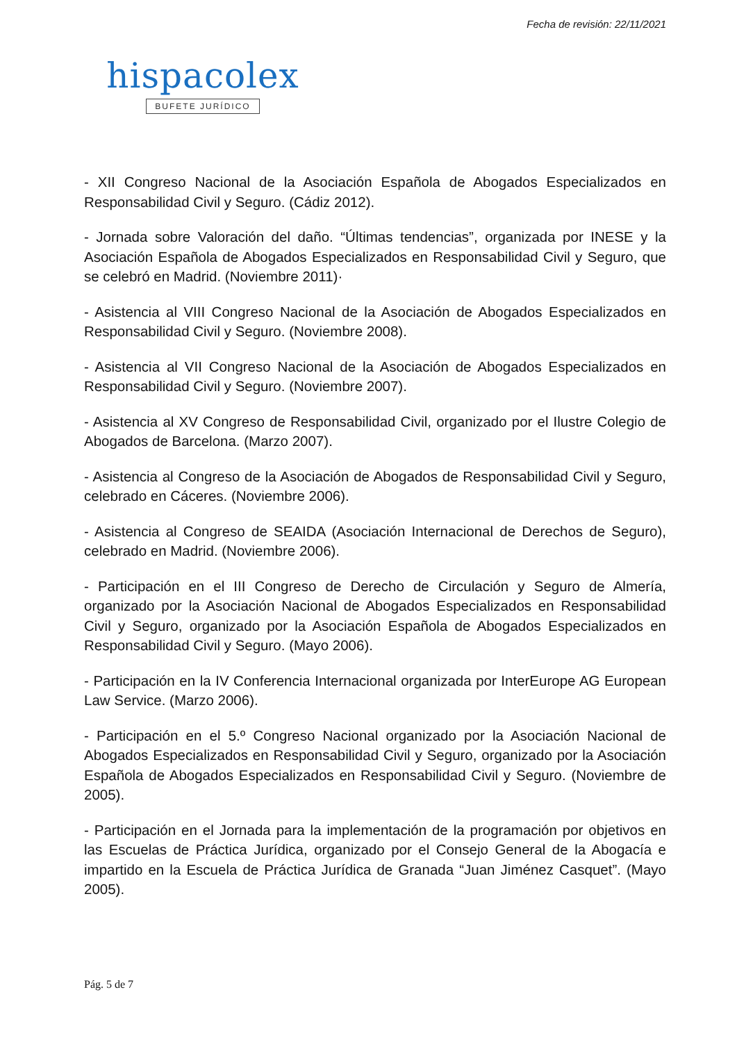Fecha de revisión: 22/11/2021
hispacolex
BUFETE JURÍDICO
- XII Congreso Nacional de la Asociación Española de Abogados Especializados en Responsabilidad Civil y Seguro. (Cádiz 2012).
- Jornada sobre Valoración del daño. “Últimas tendencias”, organizada por INESE y la Asociación Española de Abogados Especializados en Responsabilidad Civil y Seguro, que se celebró en Madrid. (Noviembre 2011)·
- Asistencia al VIII Congreso Nacional de la Asociación de Abogados Especializados en Responsabilidad Civil y Seguro. (Noviembre 2008).
- Asistencia al VII Congreso Nacional de la Asociación de Abogados Especializados en Responsabilidad Civil y Seguro. (Noviembre 2007).
- Asistencia al XV Congreso de Responsabilidad Civil, organizado por el Ilustre Colegio de Abogados de Barcelona. (Marzo 2007).
- Asistencia al Congreso de la Asociación de Abogados de Responsabilidad Civil y Seguro, celebrado en Cáceres. (Noviembre 2006).
- Asistencia al Congreso de SEAIDA (Asociación Internacional de Derechos de Seguro), celebrado en Madrid. (Noviembre 2006).
- Participación en el III Congreso de Derecho de Circulación y Seguro de Almería, organizado por la Asociación Nacional de Abogados Especializados en Responsabilidad Civil y Seguro, organizado por la Asociación Española de Abogados Especializados en Responsabilidad Civil y Seguro. (Mayo 2006).
- Participación en la IV Conferencia Internacional organizada por InterEurope AG European Law Service. (Marzo 2006).
- Participación en el 5.º Congreso Nacional organizado por la Asociación Nacional de Abogados Especializados en Responsabilidad Civil y Seguro, organizado por la Asociación Española de Abogados Especializados en Responsabilidad Civil y Seguro. (Noviembre de 2005).
- Participación en el Jornada para la implementación de la programación por objetivos en las Escuelas de Práctica Jurídica, organizado por el Consejo General de la Abogacía e impartido en la Escuela de Práctica Jurídica de Granada “Juan Jiménez Casquet”. (Mayo 2005).
Pág. 5 de 7